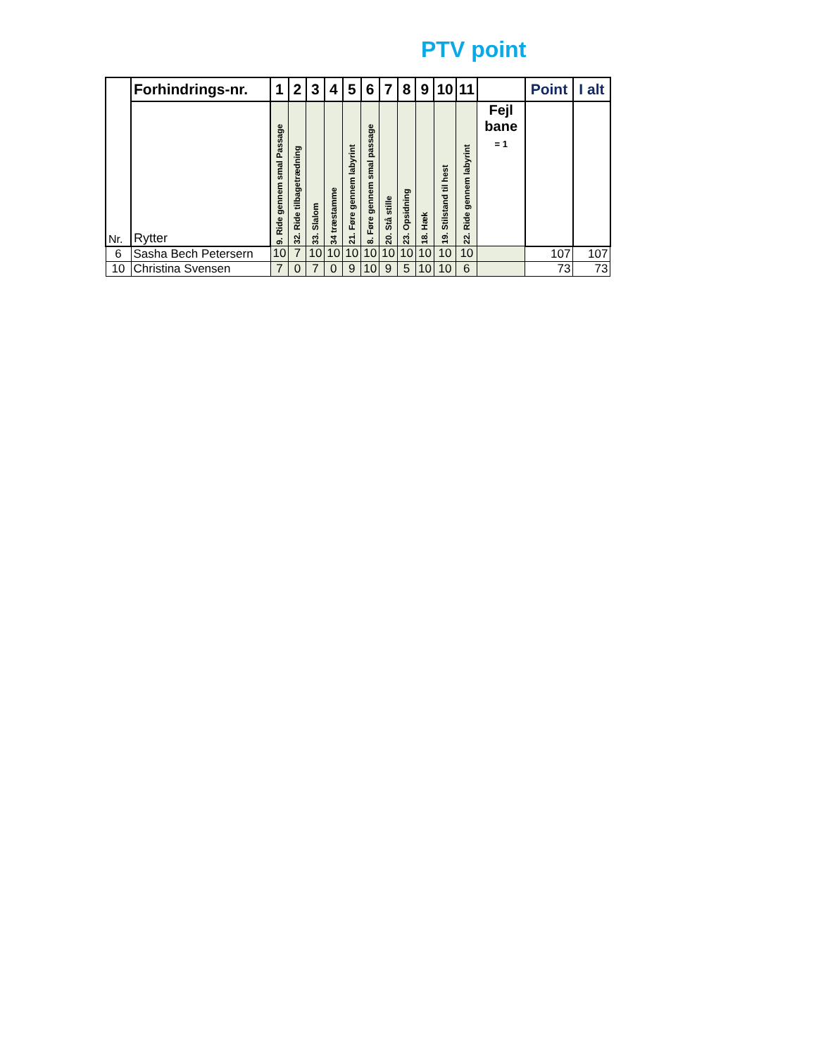PTV point
| Nr. | Forhindrings-nr. | 1 | 2 | 3 | 4 | 5 | 6 | 7 | 8 | 9 | 10 | 11 | | Point | I alt |
| --- | --- | --- | --- | --- | --- | --- | --- | --- | --- | --- | --- | --- | --- | --- | --- |
| | Rytter | 9. Ride gennem smal Passage | 32. Ride tilbagetrædning | 33. Slalom | 34 træstamme | 21. Føre gennem labyrint | 8. Føre gennem smal passage | 20. Stå stille | 23. Opsidning | 18. Hæk | 19. Stilstand til hest | 22. Ride gennem labyrint | Fejl bane = 1 | | |
| 6 | Sasha Bech Petersern | 10 | 7 | 10 | 10 | 10 | 10 | 10 | 10 | 10 | 10 | 10 | | 107 | 107 |
| 10 | Christina Svensen | 7 | 0 | 7 | 0 | 9 | 10 | 9 | 5 | 10 | 10 | 6 | | 73 | 73 |